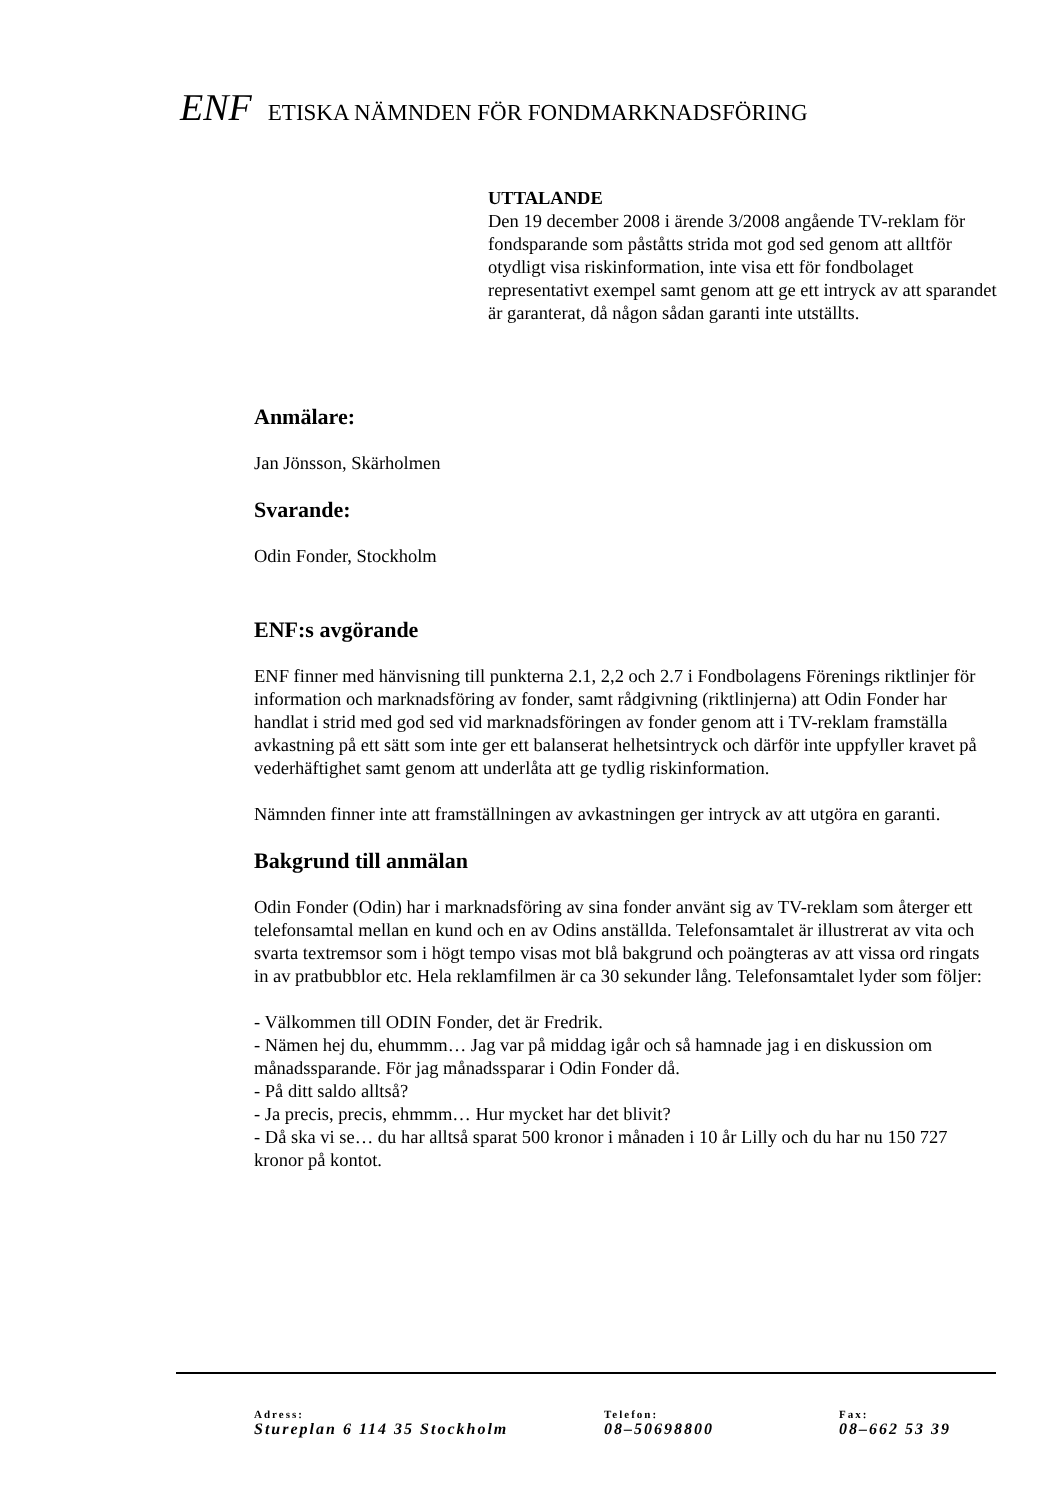ENF ETISKA NÄMNDEN FÖR FONDMARKNADSFÖRING
UTTALANDE
Den 19 december 2008 i ärende 3/2008 angående TV-reklam för fondsparande som påståtts strida mot god sed genom att alltför otydligt visa riskinformation, inte visa ett för fondbolaget representativt exempel samt genom att ge ett intryck av att sparandet är garanterat, då någon sådan garanti inte utställts.
Anmälare:
Jan Jönsson, Skärholmen
Svarande:
Odin Fonder, Stockholm
ENF:s avgörande
ENF finner med hänvisning till punkterna 2.1, 2,2 och 2.7 i Fondbolagens Förenings riktlinjer för information och marknadsföring av fonder, samt rådgivning (riktlinjerna) att Odin Fonder har handlat i strid med god sed vid marknadsföringen av fonder genom att i TV-reklam framställa avkastning på ett sätt som inte ger ett balanserat helhetsintryck och därför inte uppfyller kravet på vederhäftighet samt genom att underlåta att ge tydlig riskinformation.
Nämnden finner inte att framställningen av avkastningen ger intryck av att utgöra en garanti.
Bakgrund till anmälan
Odin Fonder (Odin) har i marknadsföring av sina fonder använt sig av TV-reklam som återger ett telefonsamtal mellan en kund och en av Odins anställda. Telefonsamtalet är illustrerat av vita och svarta textremsor som i högt tempo visas mot blå bakgrund och poängteras av att vissa ord ringats in av pratbubblor etc. Hela reklamfilmen är ca 30 sekunder lång. Telefonsamtalet lyder som följer:
- Välkommen till ODIN Fonder, det är Fredrik.
- Nämen hej du, ehummm… Jag var på middag igår och så hamnade jag i en diskussion om månadssparande. För jag månadssparar i Odin Fonder då.
- På ditt saldo alltså?
- Ja precis, precis, ehmmm… Hur mycket har det blivit?
- Då ska vi se… du har alltså sparat 500 kronor i månaden i 10 år Lilly och du har nu 150 727 kronor på kontot.
Adress:
Stureplan 6 114 35 Stockholm
Telefon:
08–50698800
Fax:
08–662 53 39